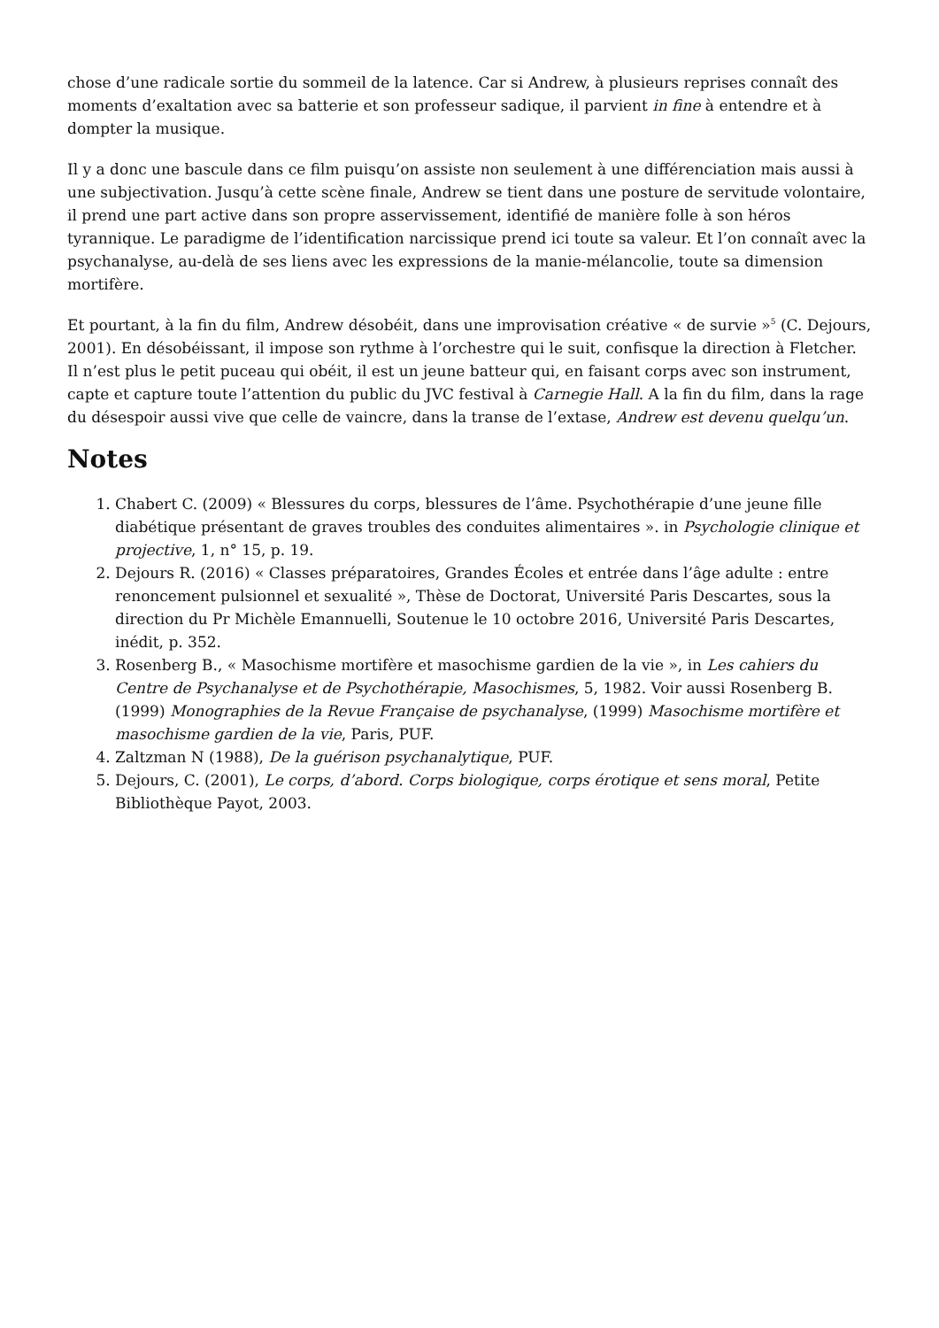chose d’une radicale sortie du sommeil de la latence. Car si Andrew, à plusieurs reprises connaît des moments d’exaltation avec sa batterie et son professeur sadique, il parvient in fine à entendre et à dompter la musique.
Il y a donc une bascule dans ce film puisqu’on assiste non seulement à une différenciation mais aussi à une subjectivation. Jusqu’à cette scène finale, Andrew se tient dans une posture de servitude volontaire, il prend une part active dans son propre asservissement, identifié de manière folle à son héros tyrannique. Le paradigme de l’identification narcissique prend ici toute sa valeur. Et l’on connaît avec la psychanalyse, au-delà de ses liens avec les expressions de la manie-mélancolie, toute sa dimension mortifère.
Et pourtant, à la fin du film, Andrew désobéit, dans une improvisation créative « de survie »<sup>5</sup> (C. Dejours, 2001). En désobéissant, il impose son rythme à l’orchestre qui le suit, confisque la direction à Fletcher. Il n’est plus le petit puceau qui obéit, il est un jeune batteur qui, en faisant corps avec son instrument, capte et capture toute l’attention du public du JVC festival à Carnegie Hall. A la fin du film, dans la rage du désespoir aussi vive que celle de vaincre, dans la transe de l’extase, Andrew est devenu quelqu’un.
Notes
1. Chabert C. (2009) « Blessures du corps, blessures de l’âme. Psychothérapie d’une jeune fille diabétique présentant de graves troubles des conduites alimentaires ». in Psychologie clinique et projective, 1, n° 15, p. 19.
2. Dejours R. (2016) « Classes préparatoires, Grandes Écoles et entrée dans l’âge adulte : entre renoncement pulsionnel et sexualité », Thèse de Doctorat, Université Paris Descartes, sous la direction du Pr Michèle Emannuelli, Soutenue le 10 octobre 2016, Université Paris Descartes, inédit, p. 352.
3. Rosenberg B., « Masochisme mortifère et masochisme gardien de la vie », in Les cahiers du Centre de Psychanalyse et de Psychothérapie, Masochismes, 5, 1982. Voir aussi Rosenberg B. (1999) Monographies de la Revue Française de psychanalyse, (1999) Masochisme mortifère et masochisme gardien de la vie, Paris, PUF.
4. Zaltzman N (1988), De la guérison psychanalytique, PUF.
5. Dejours, C. (2001), Le corps, d’abord. Corps biologique, corps érotique et sens moral, Petite Bibliothèque Payot, 2003.